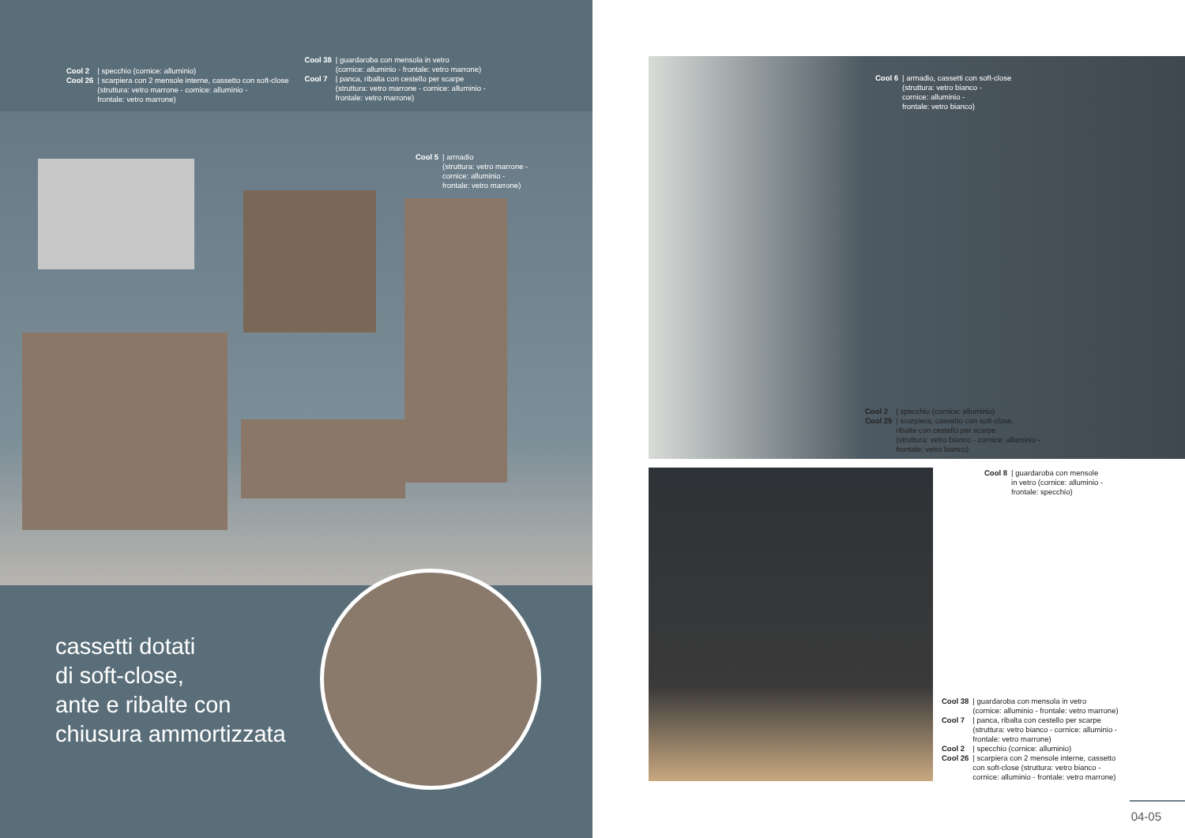Cool 2
Cool 26
| specchio (cornice: alluminio)
| scarpiera con 2 mensole interne, cassetto con soft-close
(struttura: vetro marrone - cornice: alluminio -
frontale: vetro marrone)
Cool 38
Cool 7
| guardaroba con mensola in vetro
(cornice: alluminio - frontale: vetro marrone)
| panca, ribalta con cestello per scarpe
(struttura: vetro marrone - cornice: alluminio -
frontale: vetro marrone)
Cool 5 | armadio
(struttura: vetro marrone -
cornice: alluminio -
frontale: vetro marrone)
cassetti dotati
di soft-close,
ante e ribalte con
chiusura ammortizzata
Cool 6 | armadio, cassetti con soft-close
(struttura: vetro bianco -
cornice: alluminio -
frontale: vetro bianco)
Cool 2
Cool 25
| specchio (cornice: alluminio)
| scarpiera, cassetto con soft-close,
ribalte con cestello per scarpe
(struttura: vetro bianco - cornice: alluminio -
frontale: vetro bianco)
Cool 8 | guardaroba con mensole
in vetro (cornice: alluminio -
frontale: specchio)
Cool 38
Cool 7
Cool 2
Cool 26
| guardaroba con mensola in vetro
(cornice: alluminio - frontale: vetro marrone)
| panca, ribalta con cestello per scarpe
(struttura: vetro bianco - cornice: alluminio -
frontale: vetro marrone)
| specchio (cornice: alluminio)
| scarpiera con 2 mensole interne, cassetto
con soft-close (struttura: vetro bianco -
cornice: alluminio - frontale: vetro marrone)
04-05